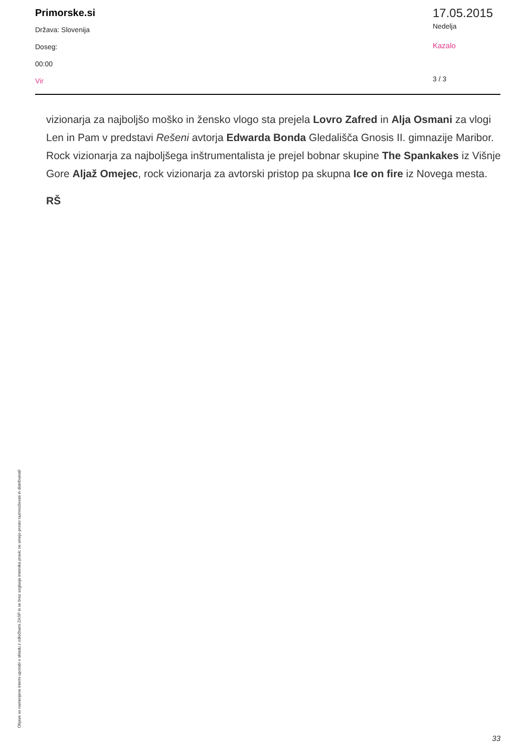Primorske.si
Država: Slovenija
Doseg:
00:00
Vir
17.05.2015
Nedelja
Kazalo
3 / 3
vizionarja za najboljšo moško in žensko vlogo sta prejela Lovro Zafred in Alja Osmani za vlogi Len in Pam v predstavi Rešeni avtorja Edwarda Bonda Gledališča Gnosis II. gimnazije Maribor. Rock vizionarja za najboljšega inštrumentalista je prejel bobnar skupine The Spankakes iz Višnje Gore Aljaž Omejec, rock vizionarja za avtorski pristop pa skupna Ice on fire iz Novega mesta.
RŠ
Objave so namenjene interni uporabi v skladu z odločbami ZASP in se brez soglasja imetnika pravic ne smejo prosto razmnoževati in distribuirati!
33